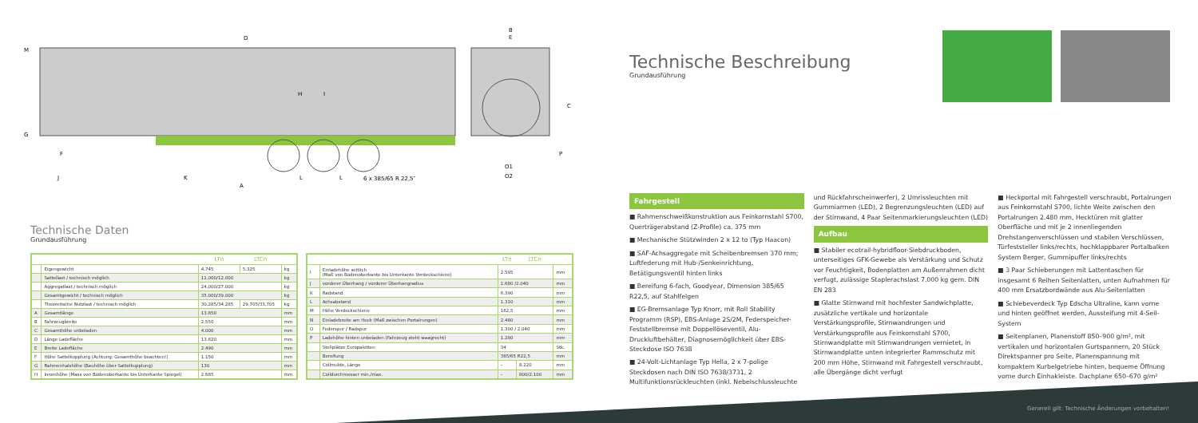D
B
E
M
G
F
H
I
C
P
J
K
L
L
6 x 385/65 R 22,5″
A
O1
O2
Technische Daten
Grundausführung
| | | LTn | LTCn | |
| --- | --- | --- | --- | --- |
| | Eigengewicht | 4.745 | 5.325 | kg |
| | Sattellast / technisch möglich | 11.000/12.000 | | kg |
| | Aggregatlast / technisch möglich | 24.000/27.000 | | kg |
| | Gesamtgewicht / technisch möglich | 35.000/39.000 | | kg |
| | Theoretische Nutzlast / technisch möglich | 30.285/34.285 | 29.705/33.705 | kg |
| A | Gesamtlänge | 13.850 | | mm |
| B | Fahrzeugbreite | 2.550 | | mm |
| C | Gesamthöhe unbeladen | 4.000 | | mm |
| D | Länge Ladefläche | 13.620 | | mm |
| E | Breite Ladefläche | 2.490 | | mm |
| F | Höhe Sattelkupplung (Achtung: Gesamthöhe beachten!) | 1.150 | | mm |
| G | Rahmenhalshöhe (Bauhöhe über Sattelkupplung) | 130 | | mm |
| H | Innenhöhe (Mass von Bodenoberkante bis Unterkante Spiegel) | 2.685 | | mm |
| | | LTn | LTCn | |
| --- | --- | --- | --- | --- |
| I | Einladehöhe seitlich (Maß von Bodenoberkante bis Unterkante Verdeckschiene) | 2.595 | | mm |
| J | vorderer Überhang / vorderer Überhangradius | 1.680 /2.040 | | mm |
| K | Radstand | 6.390 | | mm |
| L | Achsabstand | 1.310 | | mm |
| M | Höhe Verdeckschiene | 162,5 | | mm |
| N | Einladebreite am Heck (Maß zwischen Portalrungen) | 2.480 | | mm |
| O | Federspur / Radspur | 1.300 / 2.040 | | mm |
| P | Ladehöhe hinten unbeladen (Fahrzeug steht waagrecht) | 1.280 | | mm |
| | Stellplätze Europaletten | 34 | | Stk. |
| | Bereifung | 385/65 R22,5 | | mm |
| | Coilmulde, Länge | – | 8.220 | mm |
| | Coildurchmesser min./max. | – | 800/2.100 | mm |
Technische Beschreibung
Grundausführung
Fahrgestell
■ Rahmenschweißkonstruktion aus Feinkornstahl S700, Querträgerabstand (Z-Profile) ca. 375 mm
■ Mechanische Stützwinden 2 x 12 to (Typ Haacon)
■ SAF-Achsaggregate mit Scheibenbremsen 370 mm; Luftfederung mit Hub-/Senkeinrichtung, Betätigungsventil hinten links
■ Bereifung 6-fach, Goodyear, Dimension 385/65 R22,5, auf Stahlfelgen
■ EG-Bremsanlage Typ Knorr, mit Roll Stability Programm (RSP), EBS-Anlage 2S/2M, Federspeicher-Feststellbremse mit Doppellöseventil, Alu-Druckluftbehälter, Diagnosemöglichkeit über EBS-Steckdose ISO 7638
■ 24-Volt-Lichtanlage Typ Hella, 2 x 7-polige Steckdosen nach DIN ISO 7638/3731, 2 Multifunktionsrückleuchten (inkl. Nebelschlussleuchte und Rückfahrscheinwerfer), 2 Umrissleuchten mit Gummiarmen (LED), 2 Begrenzungsleuchten (LED) auf der Stirnwand, 4 Paar Seitenmarkierungsleuchten (LED)
Aufbau
■ Stabiler ecotrail-hybridfloor-Siebdruckboden, unterseitiges GFK-Gewebe als Verstärkung und Schutz vor Feuchtigkeit, Bodenplatten am Außenrahmen dicht verfugt, zulässige Staplerachslast 7.000 kg gem. DIN EN 283
■ Glatte Stirnwand mit hochfester Sandwichplatte, zusätzliche vertikale und horizontale Verstärkungsprofile, Stirnwandrungen und Verstärkungsprofile aus Feinkornstahl S700, Stirnwandplatte mit Stirnwandrungen vernietet, in Stirnwandplatte unten integrierter Rammschutz mit 200 mm Höhe, Stirnwand mit Fahrgestell verschraubt, alle Übergänge dicht verfugt
■ Heckportal mit Fahrgestell verschraubt, Portalrungen aus Feinkornstahl S700, lichte Weite zwischen den Portalrungen 2.480 mm, Hecktüren mit glatter Oberfläche und mit je 2 innenliegenden Drehstangenverschlüssen und stabilen Verschlüssen, Türfeststeller links/rechts, hochklappbarer Portalbalken System Berger, Gummipuffer links/rechts
■ 3 Paar Schieberungen mit Lattentaschen für insgesamt 6 Reihen Seitenlatten, unten Aufnahmen für 400 mm Ersatzbordwände aus Alu-Seitenlatten
■ Schiebeverdeck Typ Edscha Ultraline, kann vorne und hinten geöffnet werden, Aussteifung mit 4-Seil-System
■ Seitenplanen, Planenstoff 850–900 g/m², mit vertikalen und horizontalen Gurtspannern, 20 Stück Direktspanner pro Seite, Planenspannung mit kompaktem Kurbelgetriebe hinten, bequeme Öffnung vorne durch Einhakleiste. Dachplane 650–670 g/m²
Generell gilt: Technische Änderungen vorbehalten!